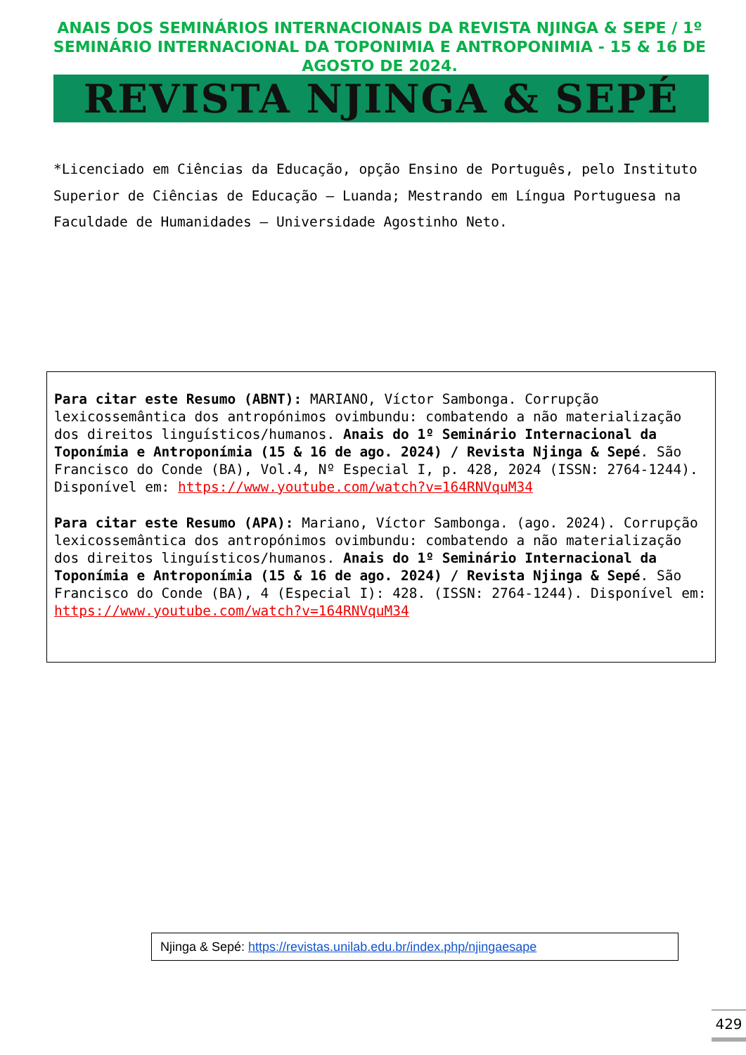ANAIS DOS SEMINÁRIOS INTERNACIONAIS DA REVISTA NJINGA & SEPE / 1º SEMINÁRIO INTERNACIONAL DA TOPONIMIA E ANTROPONIMIA - 15 & 16 DE AGOSTO DE 2024.
REVISTA NJINGA & SEPÉ
*Licenciado em Ciências da Educação, opção Ensino de Português, pelo Instituto Superior de Ciências de Educação – Luanda; Mestrando em Língua Portuguesa na Faculdade de Humanidades – Universidade Agostinho Neto.
Para citar este Resumo (ABNT): MARIANO, Víctor Sambonga. Corrupção lexicossemântica dos antropónimos ovimbundu: combatendo a não materialização dos direitos linguísticos/humanos. Anais do 1º Seminário Internacional da Toponímia e Antroponímia (15 & 16 de ago. 2024) / Revista Njinga & Sepé. São Francisco do Conde (BA), Vol.4, Nº Especial I, p. 428, 2024 (ISSN: 2764-1244). Disponível em: https://www.youtube.com/watch?v=164RNVquM34
Para citar este Resumo (APA): Mariano, Víctor Sambonga. (ago. 2024). Corrupção lexicossemântica dos antropónimos ovimbundu: combatendo a não materialização dos direitos linguísticos/humanos. Anais do 1º Seminário Internacional da Toponímia e Antroponímia (15 & 16 de ago. 2024) / Revista Njinga & Sepé. São Francisco do Conde (BA), 4 (Especial I): 428. (ISSN: 2764-1244). Disponível em: https://www.youtube.com/watch?v=164RNVquM34
Njinga & Sepé: https://revistas.unilab.edu.br/index.php/njingaesape
429